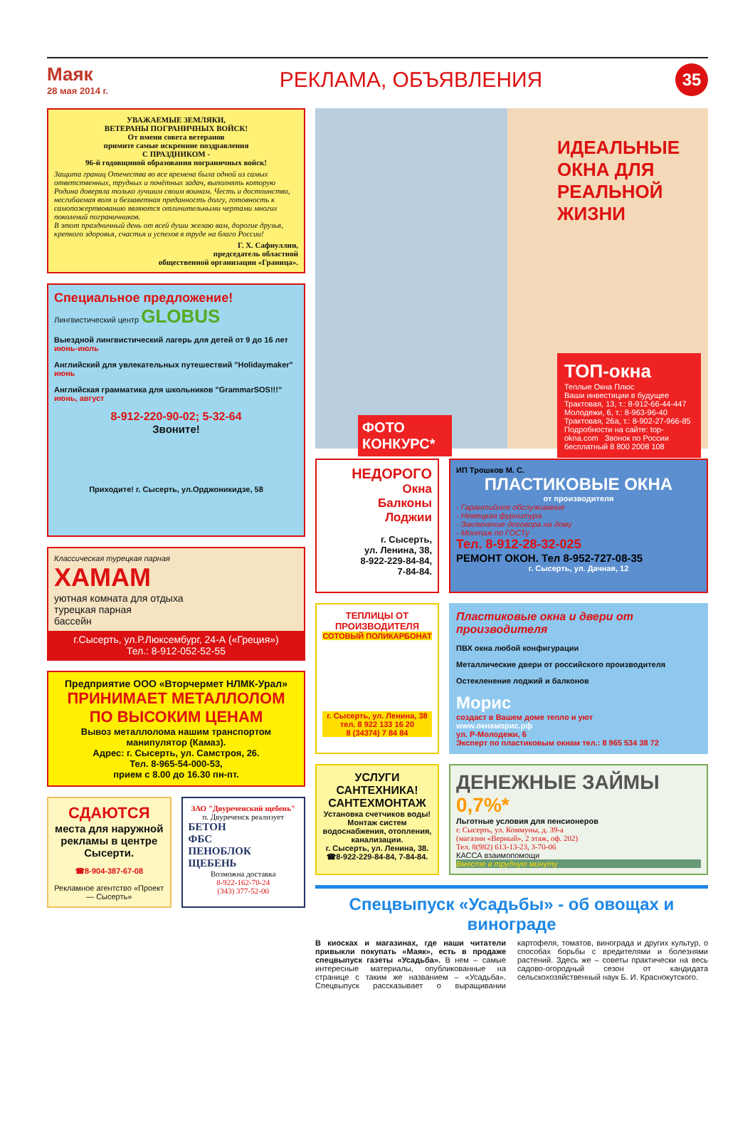Маяк
28 мая 2014 г.
РЕКЛАМА, ОБЪЯВЛЕНИЯ
35
УВАЖАЕМЫЕ ЗЕМЛЯКИ,
ВЕТЕРАНЫ ПОГРАНИЧНЫХ ВОЙСК!
От имени совета ветеранов
примите самые искренние поздравления
С ПРАЗДНИКОМ -
96-й годовщиной образования пограничных войск!
Защита границ Отечества во все времена была одной из самых ответственных, трудных и почётных задач, выполнять которую Родина доверяла только лучшим своим воинам. Честь и достоинство, несгибаемая воля и беззаветная преданность долгу, готовность к самопожертвованию являются отличительными чертами многих поколений пограничников.
В этот праздничный день от всей души желаю вам, дорогие друзья, крепкого здоровья, счастья и успехов в труде на благо России!
Г. Х. Сафиуллин,
председатель областной
общественной организации «Граница».
Специальное предложение!
Лингвистический центр GLOBUS
Выездной лингвистический лагерь для детей от 9 до 16 лет июнь-июль
Английский для увлекательных путешествий "Holidaymaker" июнь
Английская грамматика для школьников "GrammarSOS!!!" июнь, август
8-912-220-90-02; 5-32-64
Звоните!
Приходите! г. Сысерть, ул.Орджоникидзе, 58
Классическая турецкая парная
ХАМАМ
уютная комната для отдыха
турецкая парная
бассейн
г.Сысерть, ул.Р.Люксембург, 24-А («Греция»)
Тел.: 8-912-052-52-55
Предприятие ООО «Вторчермет НЛМК-Урал»
ПРИНИМАЕТ МЕТАЛЛОЛОМ
ПО ВЫСОКИМ ЦЕНАМ
Вывоз металлолома нашим транспортом манипулятор (Камаз).
Адрес: г. Сысерть, ул. Самстроя, 26.
Тел. 8-965-54-000-53,
прием с 8.00 до 16.30 пн-пт.
СДАЮТСЯ
места для наружной рекламы в центре Сысерти.
☎8-904-387-67-08
Рекламное агентство «Проект — Сысерть»
ЗАО "Двуреченский щебень"
п. Двуреченск реализует
БЕТОН
ФБС
ПЕНОБЛОК
ЩЕБЕНЬ
Возможна доставка
8-922-162-70-24
(343) 377-52-00
ИДЕАЛЬНЫЕ ОКНА ДЛЯ РЕАЛЬНОЙ ЖИЗНИ
ТОП-окна
Теплые Окна Плюс
Ваши инвестиции в будущее
Трактовая, 13, т.: 8-912-66-44-447
Молодежи, 6, т.: 8-963-96-40
Трактовая, 26а, т.: 8-902-27-966-85
Подробности на сайте: top-okna.com Звонок по России бесплатный 8 800 2008 108
ФОТО КОНКУРС*
НЕДОРОГО
Окна
Балконы
Лоджии
г. Сысерть,
ул. Ленина, 38,
8-922-229-84-84,
7-84-84.
ИП Трошков М. С.
ПЛАСТИКОВЫЕ ОКНА
от производителя
- Гарантийное обслуживание
- Немецкая фурнитура
- Заключение договора на дому
- Монтаж по ГОСТу
Тел. 8-912-28-32-025
РЕМОНТ ОКОН. Тел 8-952-727-08-35
г. Сысерть, ул. Дачная, 12
ТЕПЛИЦЫ ОТ ПРОИЗВОДИТЕЛЯ
СОТОВЫЙ ПОЛИКАРБОНАТ
г. Сысерть, ул. Ленина, 38
тел. 8 922 133 16 20
8 (34374) 7 84 84
Пластиковые окна и двери от производителя
ПВХ окна любой конфигурации
Металлические двери от российского производителя
Остекленение лоджий и балконов
Морис
создаст в Вашем доме тепло и уют
www.окнаморис.рф
ул. Р-Молодежи, 6
Эксперт по пластиковым окнам тел.: 8 965 534 38 72
УСЛУГИ
САНТЕХНИКА!
САНТЕХМОНТАЖ
Установка счетчиков воды!
Монтаж систем водоснабжения, отопления, канализации.
г. Сысерть, ул. Ленина, 38.
☎8-922-229-84-84, 7-84-84.
ДЕНЕЖНЫЕ ЗАЙМЫ 0,7%*
Льготные условия для пенсионеров
г. Сысерть, ул. Коммуны, д. 39-а
(магазин «Верный», 2 этаж, оф. 202)
Тел. 8(982) 613-13-23, 3-70-06
КАССА взаимопомощи
Вместе в трудную минуту
Спецвыпуск «Усадьбы» - об овощах и винограде
В киосках и магазинах, где наши читатели привыкли покупать «Маяк», есть в продаже спецвыпуск газеты «Усадьба». В нем – самые интересные материалы, опубликованные на странице с таким же названием – «Усадьба». Спецвыпуск рассказывает о выращивании картофеля, томатов, винограда и других культур, о способах борьбы с вредителями и болезнями растений. Здесь же – советы практически на весь садово-огородный сезон от кандидата сельскохозяйственный наук Б. И. Краснокутского.